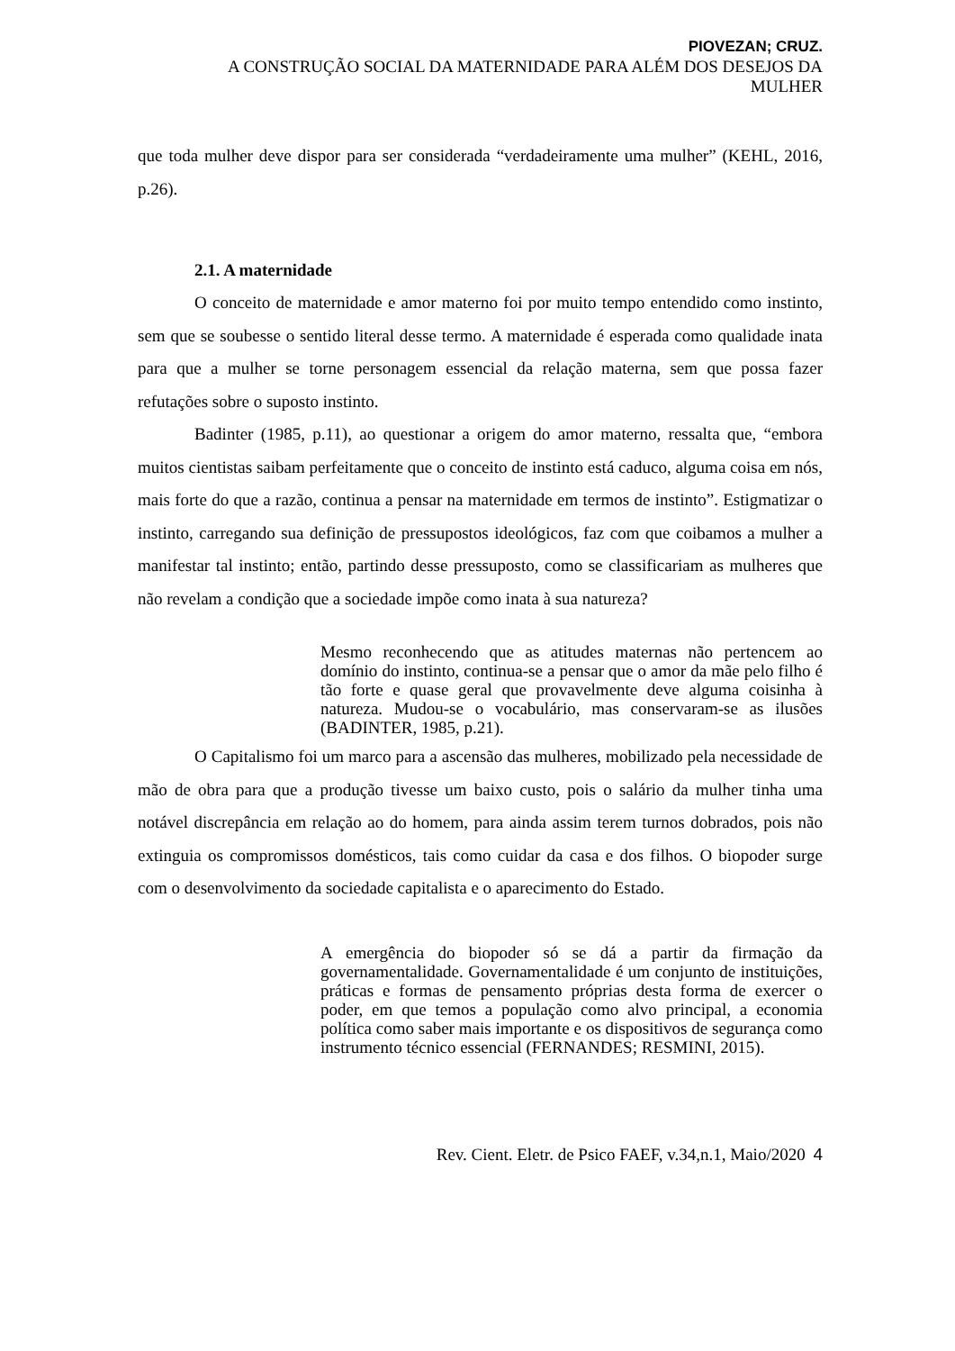PIOVEZAN; CRUZ.
A CONSTRUÇÃO SOCIAL DA MATERNIDADE PARA ALÉM DOS DESEJOS DA
MULHER
que toda mulher deve dispor para ser considerada “verdadeiramente uma mulher” (KEHL, 2016, p.26).
2.1. A maternidade
O conceito de maternidade e amor materno foi por muito tempo entendido como instinto, sem que se soubesse o sentido literal desse termo. A maternidade é esperada como qualidade inata para que a mulher se torne personagem essencial da relação materna, sem que possa fazer refutações sobre o suposto instinto.
Badinter (1985, p.11), ao questionar a origem do amor materno, ressalta que, “embora muitos cientistas saibam perfeitamente que o conceito de instinto está caduco, alguma coisa em nós, mais forte do que a razão, continua a pensar na maternidade em termos de instinto”. Estigmatizar o instinto, carregando sua definição de pressupostos ideológicos, faz com que coibamos a mulher a manifestar tal instinto; então, partindo desse pressuposto, como se classificariam as mulheres que não revelam a condição que a sociedade impõe como inata à sua natureza?
Mesmo reconhecendo que as atitudes maternas não pertencem ao domínio do instinto, continua-se a pensar que o amor da mãe pelo filho é tão forte e quase geral que provavelmente deve alguma coisinha à natureza. Mudou-se o vocabulário, mas conservaram-se as ilusões (BADINTER, 1985, p.21).
O Capitalismo foi um marco para a ascensão das mulheres, mobilizado pela necessidade de mão de obra para que a produção tivesse um baixo custo, pois o salário da mulher tinha uma notável discrepância em relação ao do homem, para ainda assim terem turnos dobrados, pois não extinguia os compromissos domésticos, tais como cuidar da casa e dos filhos. O biopoder surge com o desenvolvimento da sociedade capitalista e o aparecimento do Estado.
A emergência do biopoder só se dá a partir da firmação da governamentalidade. Governamentalidade é um conjunto de instituições, práticas e formas de pensamento próprias desta forma de exercer o poder, em que temos a população como alvo principal, a economia política como saber mais importante e os dispositivos de segurança como instrumento técnico essencial (FERNANDES; RESMINI, 2015).
Rev. Cient. Eletr. de Psico FAEF, v.34,n.1, Maio/2020 4